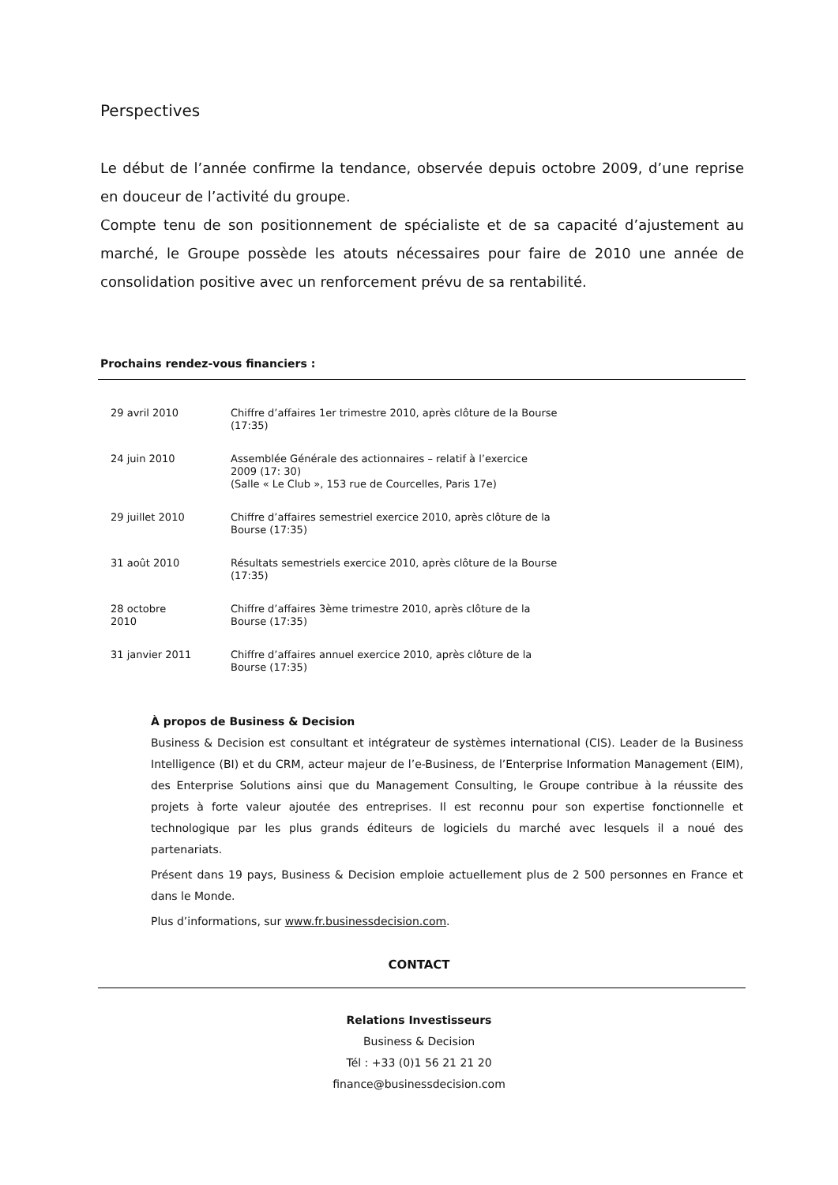Perspectives
Le début de l’année confirme la tendance, observée depuis octobre 2009, d’une reprise en douceur de l’activité du groupe.
Compte tenu de son positionnement de spécialiste et de sa capacité d’ajustement au marché, le Groupe possède les atouts nécessaires pour faire de 2010 une année de consolidation positive avec un renforcement prévu de sa rentabilité.
Prochains rendez-vous financiers :
| 29 avril 2010 | Chiffre d’affaires 1er trimestre 2010, après clôture de la Bourse (17:35) |
| 24 juin 2010 | Assemblée Générale des actionnaires – relatif à l’exercice 2009 (17: 30) (Salle « Le Club », 153 rue de Courcelles, Paris 17e) |
| 29 juillet 2010 | Chiffre d’affaires semestriel exercice 2010, après clôture de la Bourse (17:35) |
| 31 août 2010 | Résultats semestriels exercice 2010, après clôture de la Bourse (17:35) |
| 28 octobre 2010 | Chiffre d’affaires 3ème trimestre 2010, après clôture de la Bourse (17:35) |
| 31 janvier 2011 | Chiffre d’affaires annuel exercice 2010, après clôture de la Bourse (17:35) |
À propos de Business & Decision
Business & Decision est consultant et intégrateur de systèmes international (CIS). Leader de la Business Intelligence (BI) et du CRM, acteur majeur de l’e-Business, de l’Enterprise Information Management (EIM), des Enterprise Solutions ainsi que du Management Consulting, le Groupe contribue à la réussite des projets à forte valeur ajoutée des entreprises. Il est reconnu pour son expertise fonctionnelle et technologique par les plus grands éditeurs de logiciels du marché avec lesquels il a noué des partenariats.
Présent dans 19 pays, Business & Decision emploie actuellement plus de 2 500 personnes en France et dans le Monde.
Plus d’informations, sur www.fr.businessdecision.com.
CONTACT
Relations Investisseurs
Business & Decision
Tél : +33 (0)1 56 21 21 20
finance@businessdecision.com